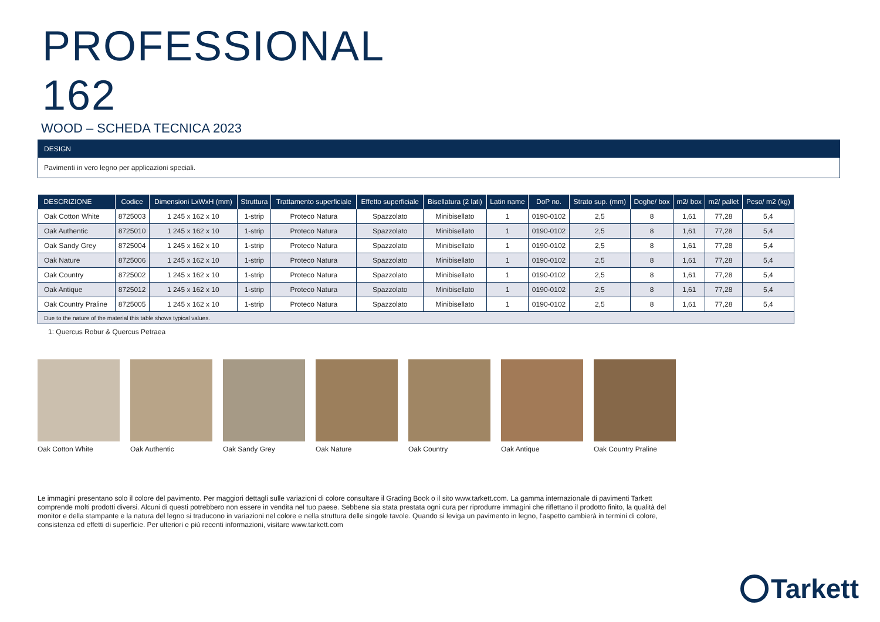PROFESSIONAL
162
WOOD – SCHEDA TECNICA 2023
DESIGN
Pavimenti in vero legno per applicazioni speciali.
| DESCRIZIONE | Codice | Dimensioni LxWxH (mm) | Struttura | Trattamento superficiale | Effetto superficiale | Bisellatura (2 lati) | Latin name | DoP no. | Strato sup. (mm) | Doghe/ box | m2/ box | m2/ pallet | Peso/ m2 (kg) |
| --- | --- | --- | --- | --- | --- | --- | --- | --- | --- | --- | --- | --- | --- |
| Oak Cotton White | 8725003 | 1 245 x 162 x 10 | 1-strip | Proteco Natura | Spazzolato | Minibisellato | 1 | 0190-0102 | 2,5 | 8 | 1,61 | 77,28 | 5,4 |
| Oak Authentic | 8725010 | 1 245 x 162 x 10 | 1-strip | Proteco Natura | Spazzolato | Minibisellato | 1 | 0190-0102 | 2,5 | 8 | 1,61 | 77,28 | 5,4 |
| Oak Sandy Grey | 8725004 | 1 245 x 162 x 10 | 1-strip | Proteco Natura | Spazzolato | Minibisellato | 1 | 0190-0102 | 2,5 | 8 | 1,61 | 77,28 | 5,4 |
| Oak Nature | 8725006 | 1 245 x 162 x 10 | 1-strip | Proteco Natura | Spazzolato | Minibisellato | 1 | 0190-0102 | 2,5 | 8 | 1,61 | 77,28 | 5,4 |
| Oak Country | 8725002 | 1 245 x 162 x 10 | 1-strip | Proteco Natura | Spazzolato | Minibisellato | 1 | 0190-0102 | 2,5 | 8 | 1,61 | 77,28 | 5,4 |
| Oak Antique | 8725012 | 1 245 x 162 x 10 | 1-strip | Proteco Natura | Spazzolato | Minibisellato | 1 | 0190-0102 | 2,5 | 8 | 1,61 | 77,28 | 5,4 |
| Oak Country Praline | 8725005 | 1 245 x 162 x 10 | 1-strip | Proteco Natura | Spazzolato | Minibisellato | 1 | 0190-0102 | 2,5 | 8 | 1,61 | 77,28 | 5,4 |
| Due to the nature of the material this table shows typical values. | | | | | | | | | | | | | |
1: Quercus Robur & Quercus Petraea
Oak Cotton White Oak Authentic Oak Sandy Grey Oak Nature Oak Country Oak Antique Oak Country Praline
Le immagini presentano solo il colore del pavimento. Per maggiori dettagli sulle variazioni di colore consultare il Grading Book o il sito www.tarkett.com. La gamma internazionale di pavimenti Tarkett comprende molti prodotti diversi. Alcuni di questi potrebbero non essere in vendita nel tuo paese. Sebbene sia stata prestata ogni cura per riprodurre immagini che riflettano il prodotto finito, la qualità del monitor e della stampante e la natura del legno si traducono in variazioni nel colore e nella struttura delle singole tavole. Quando si leviga un pavimento in legno, l'aspetto cambierà in termini di colore, consistenza ed effetti di superficie. Per ulteriori e più recenti informazioni, visitare www.tarkett.com
Tarkett